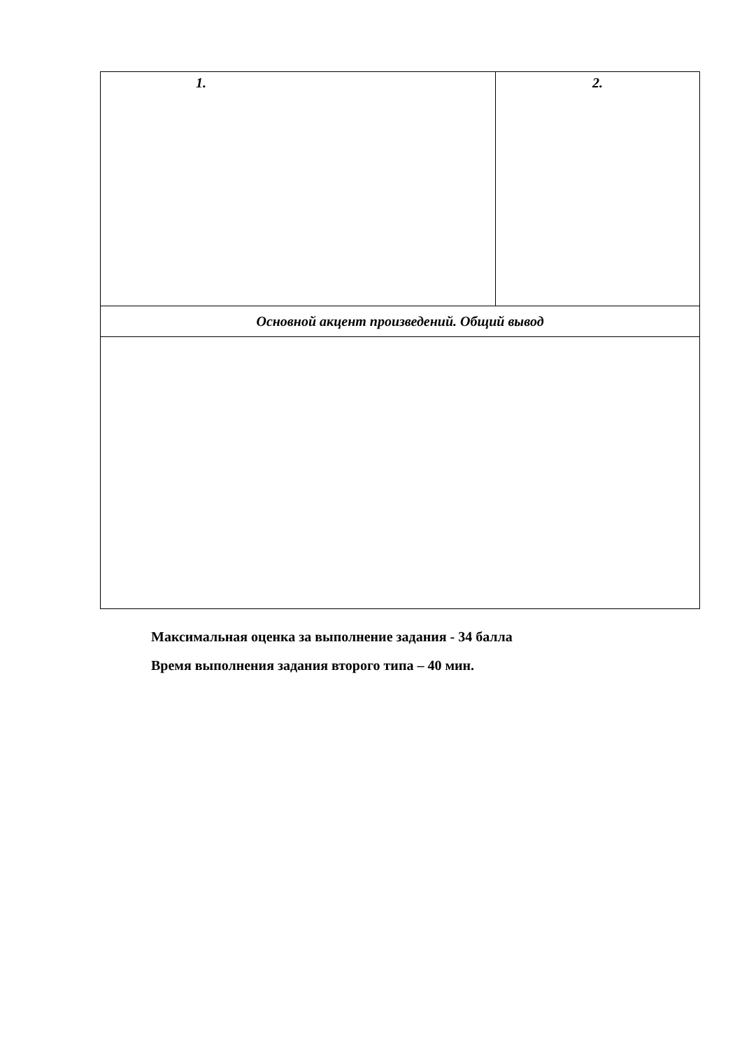| 1. | 2. |
| Основной акцент произведений. Общий вывод | |
Максимальная оценка за выполнение задания - 34 балла
Время выполнения задания второго типа – 40 мин.